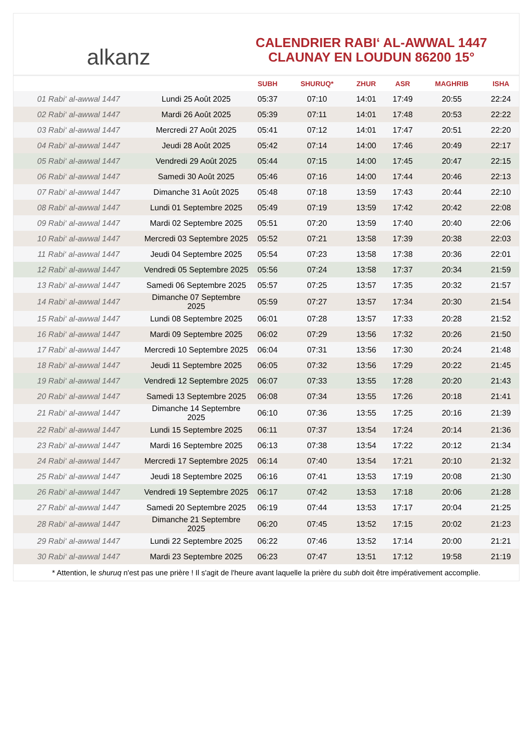alkanz
CALENDRIER RABI‘ AL-AWWAL 1447
CLAUNAY EN LOUDUN 86200 15°
| | | SUBH | SHURUQ* | ZHUR | ASR | MAGHRIB | ISHA |
| --- | --- | --- | --- | --- | --- | --- | --- |
| 01 Rabi‘ al-awwal 1447 | Lundi 25 Août 2025 | 05:37 | 07:10 | 14:01 | 17:49 | 20:55 | 22:24 |
| 02 Rabi‘ al-awwal 1447 | Mardi 26 Août 2025 | 05:39 | 07:11 | 14:01 | 17:48 | 20:53 | 22:22 |
| 03 Rabi‘ al-awwal 1447 | Mercredi 27 Août 2025 | 05:41 | 07:12 | 14:01 | 17:47 | 20:51 | 22:20 |
| 04 Rabi‘ al-awwal 1447 | Jeudi 28 Août 2025 | 05:42 | 07:14 | 14:00 | 17:46 | 20:49 | 22:17 |
| 05 Rabi‘ al-awwal 1447 | Vendredi 29 Août 2025 | 05:44 | 07:15 | 14:00 | 17:45 | 20:47 | 22:15 |
| 06 Rabi‘ al-awwal 1447 | Samedi 30 Août 2025 | 05:46 | 07:16 | 14:00 | 17:44 | 20:46 | 22:13 |
| 07 Rabi‘ al-awwal 1447 | Dimanche 31 Août 2025 | 05:48 | 07:18 | 13:59 | 17:43 | 20:44 | 22:10 |
| 08 Rabi‘ al-awwal 1447 | Lundi 01 Septembre 2025 | 05:49 | 07:19 | 13:59 | 17:42 | 20:42 | 22:08 |
| 09 Rabi‘ al-awwal 1447 | Mardi 02 Septembre 2025 | 05:51 | 07:20 | 13:59 | 17:40 | 20:40 | 22:06 |
| 10 Rabi‘ al-awwal 1447 | Mercredi 03 Septembre 2025 | 05:52 | 07:21 | 13:58 | 17:39 | 20:38 | 22:03 |
| 11 Rabi‘ al-awwal 1447 | Jeudi 04 Septembre 2025 | 05:54 | 07:23 | 13:58 | 17:38 | 20:36 | 22:01 |
| 12 Rabi‘ al-awwal 1447 | Vendredi 05 Septembre 2025 | 05:56 | 07:24 | 13:58 | 17:37 | 20:34 | 21:59 |
| 13 Rabi‘ al-awwal 1447 | Samedi 06 Septembre 2025 | 05:57 | 07:25 | 13:57 | 17:35 | 20:32 | 21:57 |
| 14 Rabi‘ al-awwal 1447 | Dimanche 07 Septembre 2025 | 05:59 | 07:27 | 13:57 | 17:34 | 20:30 | 21:54 |
| 15 Rabi‘ al-awwal 1447 | Lundi 08 Septembre 2025 | 06:01 | 07:28 | 13:57 | 17:33 | 20:28 | 21:52 |
| 16 Rabi‘ al-awwal 1447 | Mardi 09 Septembre 2025 | 06:02 | 07:29 | 13:56 | 17:32 | 20:26 | 21:50 |
| 17 Rabi‘ al-awwal 1447 | Mercredi 10 Septembre 2025 | 06:04 | 07:31 | 13:56 | 17:30 | 20:24 | 21:48 |
| 18 Rabi‘ al-awwal 1447 | Jeudi 11 Septembre 2025 | 06:05 | 07:32 | 13:56 | 17:29 | 20:22 | 21:45 |
| 19 Rabi‘ al-awwal 1447 | Vendredi 12 Septembre 2025 | 06:07 | 07:33 | 13:55 | 17:28 | 20:20 | 21:43 |
| 20 Rabi‘ al-awwal 1447 | Samedi 13 Septembre 2025 | 06:08 | 07:34 | 13:55 | 17:26 | 20:18 | 21:41 |
| 21 Rabi‘ al-awwal 1447 | Dimanche 14 Septembre 2025 | 06:10 | 07:36 | 13:55 | 17:25 | 20:16 | 21:39 |
| 22 Rabi‘ al-awwal 1447 | Lundi 15 Septembre 2025 | 06:11 | 07:37 | 13:54 | 17:24 | 20:14 | 21:36 |
| 23 Rabi‘ al-awwal 1447 | Mardi 16 Septembre 2025 | 06:13 | 07:38 | 13:54 | 17:22 | 20:12 | 21:34 |
| 24 Rabi‘ al-awwal 1447 | Mercredi 17 Septembre 2025 | 06:14 | 07:40 | 13:54 | 17:21 | 20:10 | 21:32 |
| 25 Rabi‘ al-awwal 1447 | Jeudi 18 Septembre 2025 | 06:16 | 07:41 | 13:53 | 17:19 | 20:08 | 21:30 |
| 26 Rabi‘ al-awwal 1447 | Vendredi 19 Septembre 2025 | 06:17 | 07:42 | 13:53 | 17:18 | 20:06 | 21:28 |
| 27 Rabi‘ al-awwal 1447 | Samedi 20 Septembre 2025 | 06:19 | 07:44 | 13:53 | 17:17 | 20:04 | 21:25 |
| 28 Rabi‘ al-awwal 1447 | Dimanche 21 Septembre 2025 | 06:20 | 07:45 | 13:52 | 17:15 | 20:02 | 21:23 |
| 29 Rabi‘ al-awwal 1447 | Lundi 22 Septembre 2025 | 06:22 | 07:46 | 13:52 | 17:14 | 20:00 | 21:21 |
| 30 Rabi‘ al-awwal 1447 | Mardi 23 Septembre 2025 | 06:23 | 07:47 | 13:51 | 17:12 | 19:58 | 21:19 |
* Attention, le shuruq n'est pas une prière ! Il s'agit de l'heure avant laquelle la prière du subh doit être impérativement accomplie.